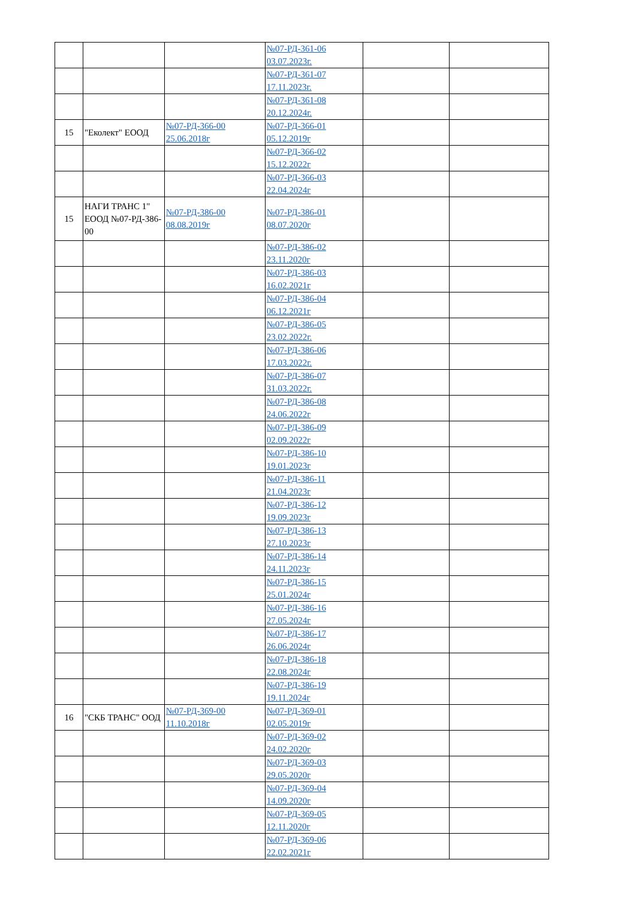| | | | №07-РД-361-06 03.07.2023г. | | |
| | | | №07-РД-361-07 17.11.2023г. | | |
| | | | №07-РД-361-08 20.12.2024г. | | |
| 15 | "Еколект" ЕООД | №07-РД-366-00 25.06.2018г | №07-РД-366-01 05.12.2019г | | |
| | | | №07-РД-366-02 15.12.2022г | | |
| | | | №07-РД-366-03 22.04.2024г | | |
| 15 | НАГИ ТРАНС 1" ЕООД №07-РД-386-00 | №07-РД-386-00 08.08.2019г | №07-РД-386-01 08.07.2020г | | |
| | | | №07-РД-386-02 23.11.2020г | | |
| | | | №07-РД-386-03 16.02.2021г | | |
| | | | №07-РД-386-04 06.12.2021г | | |
| | | | №07-РД-386-05 23.02.2022г. | | |
| | | | №07-РД-386-06 17.03.2022г. | | |
| | | | №07-РД-386-07 31.03.2022г. | | |
| | | | №07-РД-386-08 24.06.2022г | | |
| | | | №07-РД-386-09 02.09.2022г | | |
| | | | №07-РД-386-10 19.01.2023г | | |
| | | | №07-РД-386-11 21.04.2023г | | |
| | | | №07-РД-386-12 19.09.2023г | | |
| | | | №07-РД-386-13 27.10.2023г | | |
| | | | №07-РД-386-14 24.11.2023г | | |
| | | | №07-РД-386-15 25.01.2024г | | |
| | | | №07-РД-386-16 27.05.2024г | | |
| | | | №07-РД-386-17 26.06.2024г | | |
| | | | №07-РД-386-18 22.08.2024г | | |
| | | | №07-РД-386-19 19.11.2024г | | |
| 16 | "СКБ ТРАНС" ООД | №07-РД-369-00 11.10.2018г | №07-РД-369-01 02.05.2019г | | |
| | | | №07-РД-369-02 24.02.2020г | | |
| | | | №07-РД-369-03 29.05.2020г | | |
| | | | №07-РД-369-04 14.09.2020г | | |
| | | | №07-РД-369-05 12.11.2020г | | |
| | | | №07-РД-369-06 22.02.2021г | | |